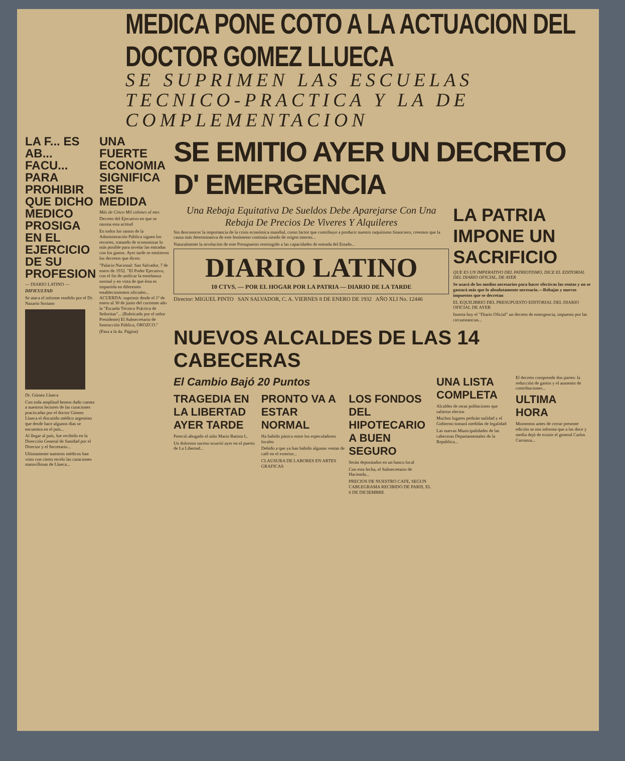MEDICA PONE COTO A LA ACTUACION DEL DOCTOR GOMEZ LLUECA
SE SUPRIMEN LAS ESCUELAS TECNICO-PRACTICA Y LA DE COMPLEMENTACION
LA F... ES AB... FACU... PARA PROHIBIR QUE DICHO MEDICO PROSIGA EN EL EJERCICIO DE SU PROFESION
— DIARIO LATINO —
DIFICULTAD
Se ataca el informe rendido por el Dr. Nazario Soriano
Dr. Gómez Llueca
Con toda amplitud hemos dado cuenta a nuestros lectores de las curaciones practicadas por el doctor Gómez Llueca el discutido médico argentino que desde hace algunos días se encuentra en el país...
Al llegar al país, fue recibido en la Dirección General de Sanidad por el Director y el Secretario...
Ultimamente nuestros médicos han visto con cierto recelo las curaciones maravillosas de Llueca...
UNA FUERTE ECONOMIA SIGNIFICA ESE MEDIDA
Más de Cinco Mil colones al mes
Decreto del Ejecutivo en que se razona esta actitud
En todos los ramos de la Administración Pública siguen los recortes, tratando de economizar lo más posible para nivelar las entradas con los gastos. Ayer tarde se emitieron los decretos que dicen:
"Palacio Nacional: San Salvador, 7 de enero de 1932. "El Poder Ejecutivo, con el fin de unificar la enseñanza normal y en vista de que ésta es impartida en diferentes establecimientos oficiales... ACUERDA: suprimir desde el 1º de enero al 30 de junio del corriente año la "Escuela Técnico Práctica de Señoritas"... (Rubricado por el señor Presidente) El Subsecretario de Instrucción Pública, OROZCO."
(Pasa a la 4a. Página)
SE EMITIO AYER UN DECRETO D' EMERGENCIA
Una Rebaja Equitativa De Sueldos Debe Aparejarse Con Una Rebaja De Precios De Viveres Y Alquileres
Sin desconocer la importancia de la crisis económica mundial, como factor que contribuye a producir nuestro raquitismo financiero, creemos que la causa más determinativa de este fenómeno continúa siendo de origen interno...
Naturalmente la nivelación de este Presupuesto restringido a las capacidades de entrada del Estado...
DIARIO LATINO
10 CTVS. — POR EL HOGAR POR LA PATRIA — DIARIO DE LA TARDE
Director: MIGUEL PINTO SAN SALVADOR, C. A. VIERNES 8 DE ENERO DE 1932 AÑO XLI No. 12446
LA PATRIA IMPONE UN SACRIFICIO
QUE ES UN IMPERATIVO DEL PATRIOTISMO, DICE EL EDITORIAL DEL DIARIO OFICIAL, DE AYER
Se usará de los medios necesarios para hacer efectivas las rentas y no se gastará más que lo absolutamente necesario.—Rebajas y nuevos impuestos que se decretan
EL EQUILIBRIO DEL PRESUPUESTO EDITORIAL DEL DIARIO OFICIAL DE AYER
Inserta hoy el "Diario Oficial" un decreto de emergencia, impuesto por las circunstancias...
NUEVOS ALCALDES DE LAS 14 CABECERAS
El Cambio Bajó 20 Puntos
TRAGEDIA EN LA LIBERTAD AYER TARDE
Pereció ahogado el niño Mario Batista L.
Un doloroso suceso ocurrió ayer en el puerto de La Libertad...
PRONTO VA A ESTAR NORMAL
Ha habido pánico entre los especuladores locales
Debido a que ya han habido algunas ventas de café en el exterior...
CLAUSURA DE LABORES EN ARTES GRAFICAS
LOS FONDOS DEL HIPOTECARIO A BUEN SEGURO
Serán depositados en un banco local
Con esta fecha, el Subsecretario de Hacienda...
PRECIOS DE NUESTRO CAFE, SEGUN CABLEGRAMA RECIBIDO DE PARIS, EL 6 DE DICIEMBRE
UNA LISTA COMPLETA
Alcaldes de otras poblaciones que salieron electos
Muchos lugares pedirán nulidad y el Gobierno tomará medidas de legalidad
Las nuevas Municipalidades de las cabeceras Departamentales de la República...
El decreto comprende dos partes: la reducción de gastos y el aumento de contribuciones...
ULTIMA HORA
Momentos antes de cerrar presente edición se nos informa que a las doce y media dejó de existir el general Carlos Carranza...